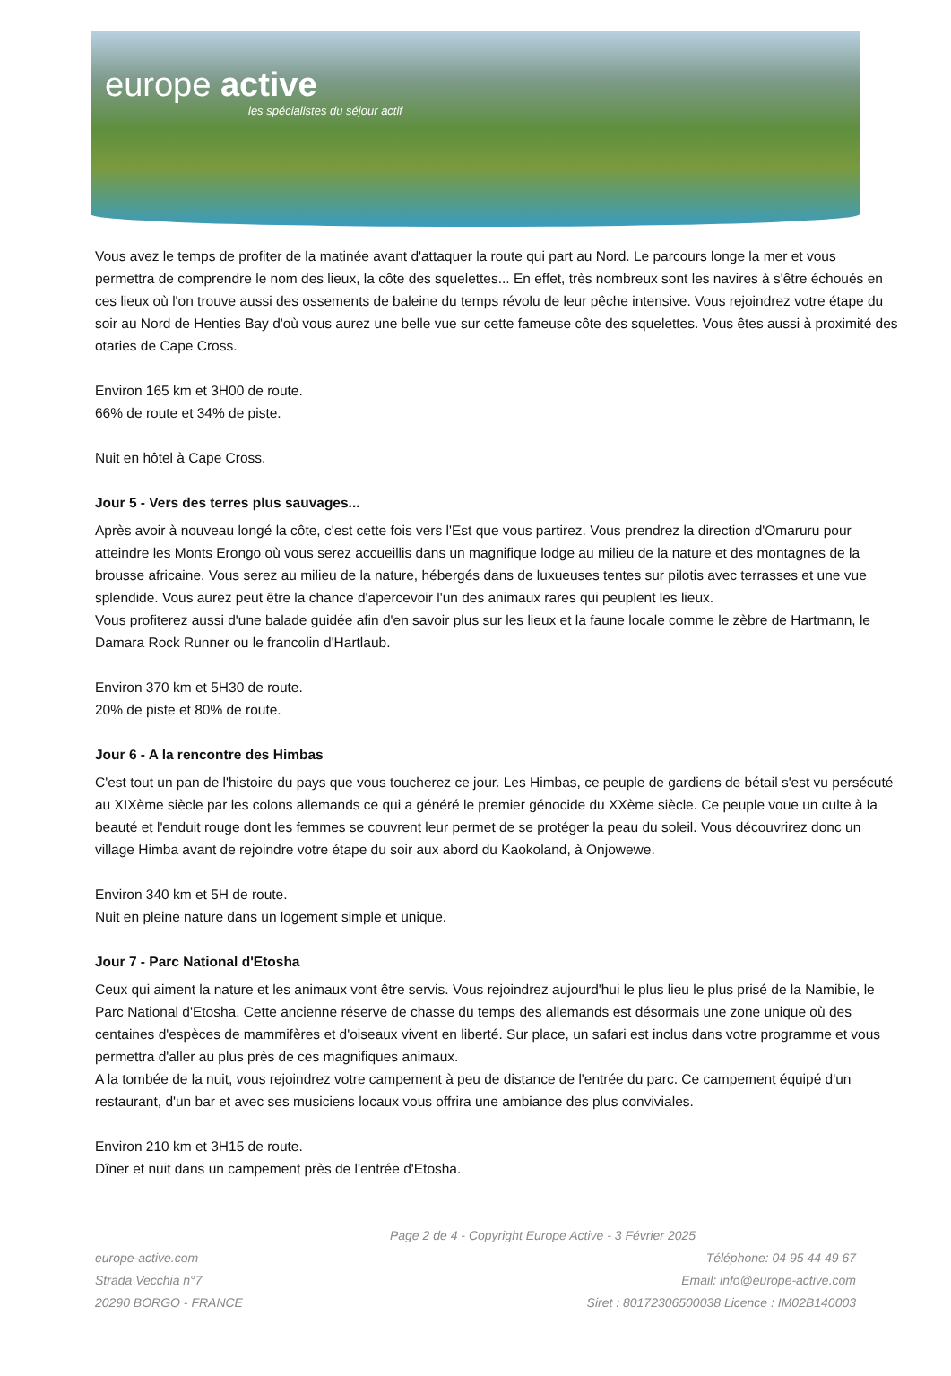europe active
les spécialistes du séjour actif
Vous avez le temps de profiter de la matinée avant d'attaquer la route qui part au Nord. Le parcours longe la mer et vous permettra de comprendre le nom des lieux, la côte des squelettes... En effet, très nombreux sont les navires à s'être échoués en ces lieux où l'on trouve aussi des ossements de baleine du temps révolu de leur pêche intensive. Vous rejoindrez votre étape du soir au Nord de Henties Bay d'où vous aurez une belle vue sur cette fameuse côte des squelettes. Vous êtes aussi à proximité des otaries de Cape Cross.
Environ 165 km et 3H00 de route.
66% de route et 34% de piste.
Nuit en hôtel à Cape Cross.
Jour 5 - Vers des terres plus sauvages...
Après avoir à nouveau longé la côte, c'est cette fois vers l'Est que vous partirez. Vous prendrez la direction d'Omaruru pour atteindre les Monts Erongo où vous serez accueillis dans un magnifique lodge au milieu de la nature et des montagnes de la brousse africaine. Vous serez au milieu de la nature, hébergés dans de luxueuses tentes sur pilotis avec terrasses et une vue splendide. Vous aurez peut être la chance d'apercevoir l'un des animaux rares qui peuplent les lieux.
Vous profiterez aussi d'une balade guidée afin d'en savoir plus sur les lieux et la faune locale comme le zèbre de Hartmann, le Damara Rock Runner ou le francolin d'Hartlaub.
Environ 370 km et 5H30 de route.
20% de piste et 80% de route.
Jour 6 - A la rencontre des Himbas
C'est tout un pan de l'histoire du pays que vous toucherez ce jour. Les Himbas, ce peuple de gardiens de bétail s'est vu persécuté au XIXème siècle par les colons allemands ce qui a généré le premier génocide du XXème siècle. Ce peuple voue un culte à la beauté et l'enduit rouge dont les femmes se couvrent leur permet de se protéger la peau du soleil. Vous découvrirez donc un village Himba avant de rejoindre votre étape du soir aux abord du Kaokoland, à Onjowewe.
Environ 340 km et 5H de route.
Nuit en pleine nature dans un logement simple et unique.
Jour 7 - Parc National d'Etosha
Ceux qui aiment la nature et les animaux vont être servis. Vous rejoindrez aujourd'hui le plus lieu le plus prisé de la Namibie, le Parc National d'Etosha. Cette ancienne réserve de chasse du temps des allemands est désormais une zone unique où des centaines d'espèces de mammifères et d'oiseaux vivent en liberté. Sur place, un safari est inclus dans votre programme et vous permettra d'aller au plus près de ces magnifiques animaux.
A la tombée de la nuit, vous rejoindrez votre campement à peu de distance de l'entrée du parc. Ce campement équipé d'un restaurant, d'un bar et avec ses musiciens locaux vous offrira une ambiance des plus conviviales.
Environ 210 km et 3H15 de route.
Dîner et nuit dans un campement près de l'entrée d'Etosha.
Page 2 de 4 - Copyright Europe Active - 3 Février 2025
europe-active.com
Strada Vecchia n°7
20290 BORGO - FRANCE
Téléphone: 04 95 44 49 67
Email: info@europe-active.com
Siret : 80172306500038 Licence : IM02B140003